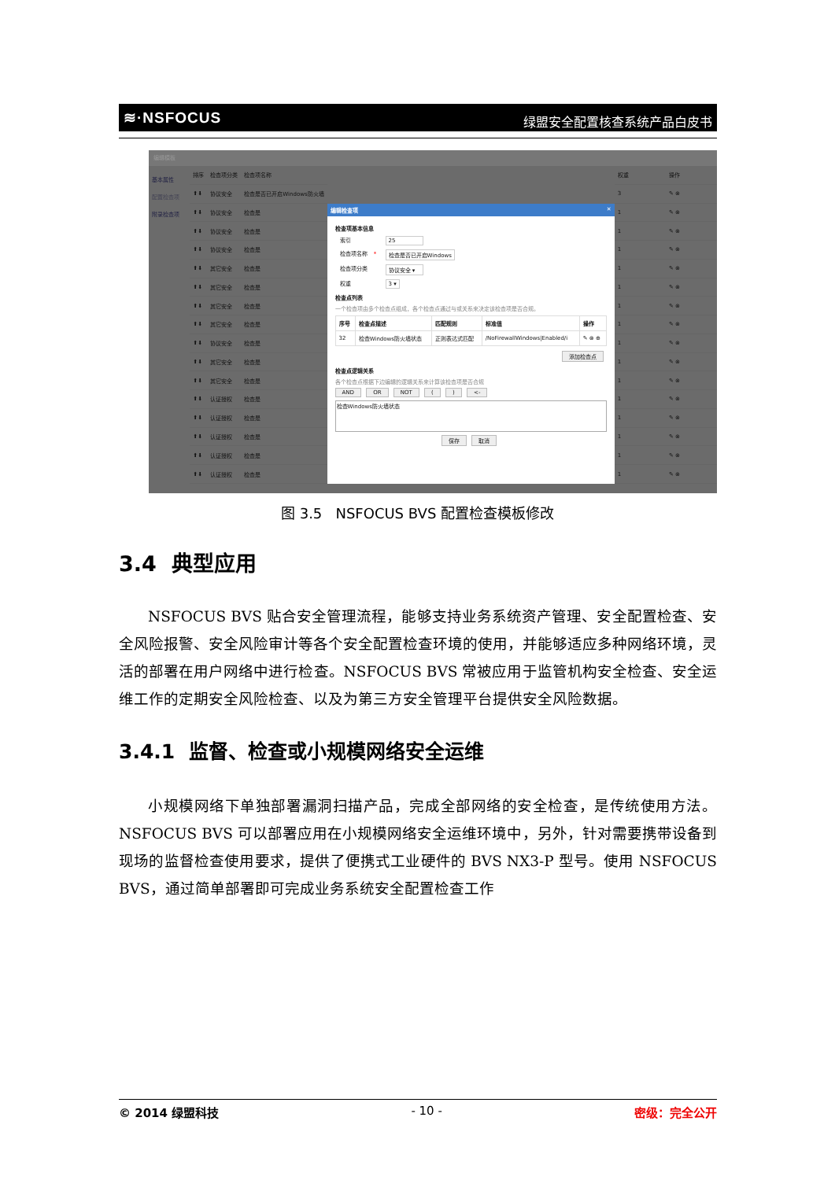≋·NSFOCUS 绿盟安全配置核查系统产品白皮书
编辑模板
基本属性
配置检查项
附录检查项
| 排序 | 检查项分类 | 检查项名称 |
| --- | --- | --- |
| ⬆⬇ | 协议安全 | 检查是否已开启Windows防火墙 |
| ⬆⬇ | 协议安全 | 检查是 |
| ⬆⬇ | 协议安全 | 检查是 |
| ⬆⬇ | 协议安全 | 检查是 |
| ⬆⬇ | 其它安全 | 检查是 |
| ⬆⬇ | 其它安全 | 检查是 |
| ⬆⬇ | 其它安全 | 检查是 |
| ⬆⬇ | 其它安全 | 检查是 |
| ⬆⬇ | 协议安全 | 检查是 |
| ⬆⬇ | 其它安全 | 检查是 |
| ⬆⬇ | 其它安全 | 检查是 |
| ⬆⬇ | 认证授权 | 检查是 |
| ⬆⬇ | 认证授权 | 检查是 |
| ⬆⬇ | 认证授权 | 检查是 |
| ⬆⬇ | 认证授权 | 检查是 |
| ⬆⬇ | 认证授权 | 检查是 |
编辑检查项 ✕
检查项基本信息
索引 25
检查项名称 * 检查是否已开启Windows
检查项分类 协议安全 ▾
权重 3 ▾
检查点列表
一个检查项由多个检查点组成，各个检查点通过与或关系来决定该检查项是否合规。
| 序号 | 检查点描述 | 匹配规则 | 标准值 | 操作 |
| --- | --- | --- | --- | --- |
| 32 | 检查Windows防火墙状态 | 正则表达式匹配 | /NoFirewallWindows/Enabled/i | ✎ ⊗ ⊕ |
添加检查点
检查点逻辑关系
各个检查点根据下边编辑的逻辑关系来计算该检查项是否合规
AND OR NOT ( ) <-
检查Windows防火墙状态
保存 取消
| 权重 | 操作 |
| --- | --- |
| 3 | ✎ ⊗ |
| 1 | ✎ ⊗ |
| 1 | ✎ ⊗ |
| 1 | ✎ ⊗ |
| 1 | ✎ ⊗ |
| 1 | ✎ ⊗ |
| 1 | ✎ ⊗ |
| 1 | ✎ ⊗ |
| 1 | ✎ ⊗ |
| 1 | ✎ ⊗ |
| 1 | ✎ ⊗ |
| 1 | ✎ ⊗ |
| 1 | ✎ ⊗ |
| 1 | ✎ ⊗ |
| 1 | ✎ ⊗ |
| 1 | ✎ ⊗ |
图 3.5 NSFOCUS BVS 配置检查模板修改
3.4 典型应用
NSFOCUS BVS 贴合安全管理流程，能够支持业务系统资产管理、安全配置检查、安全风险报警、安全风险审计等各个安全配置检查环境的使用，并能够适应多种网络环境，灵活的部署在用户网络中进行检查。NSFOCUS BVS 常被应用于监管机构安全检查、安全运维工作的定期安全风险检查、以及为第三方安全管理平台提供安全风险数据。
3.4.1 监督、检查或小规模网络安全运维
小规模网络下单独部署漏洞扫描产品，完成全部网络的安全检查，是传统使用方法。NSFOCUS BVS 可以部署应用在小规模网络安全运维环境中，另外，针对需要携带设备到现场的监督检查使用要求，提供了便携式工业硬件的 BVS NX3-P 型号。使用 NSFOCUS BVS，通过简单部署即可完成业务系统安全配置检查工作
© 2014 绿盟科技 - 10 - 密级：完全公开